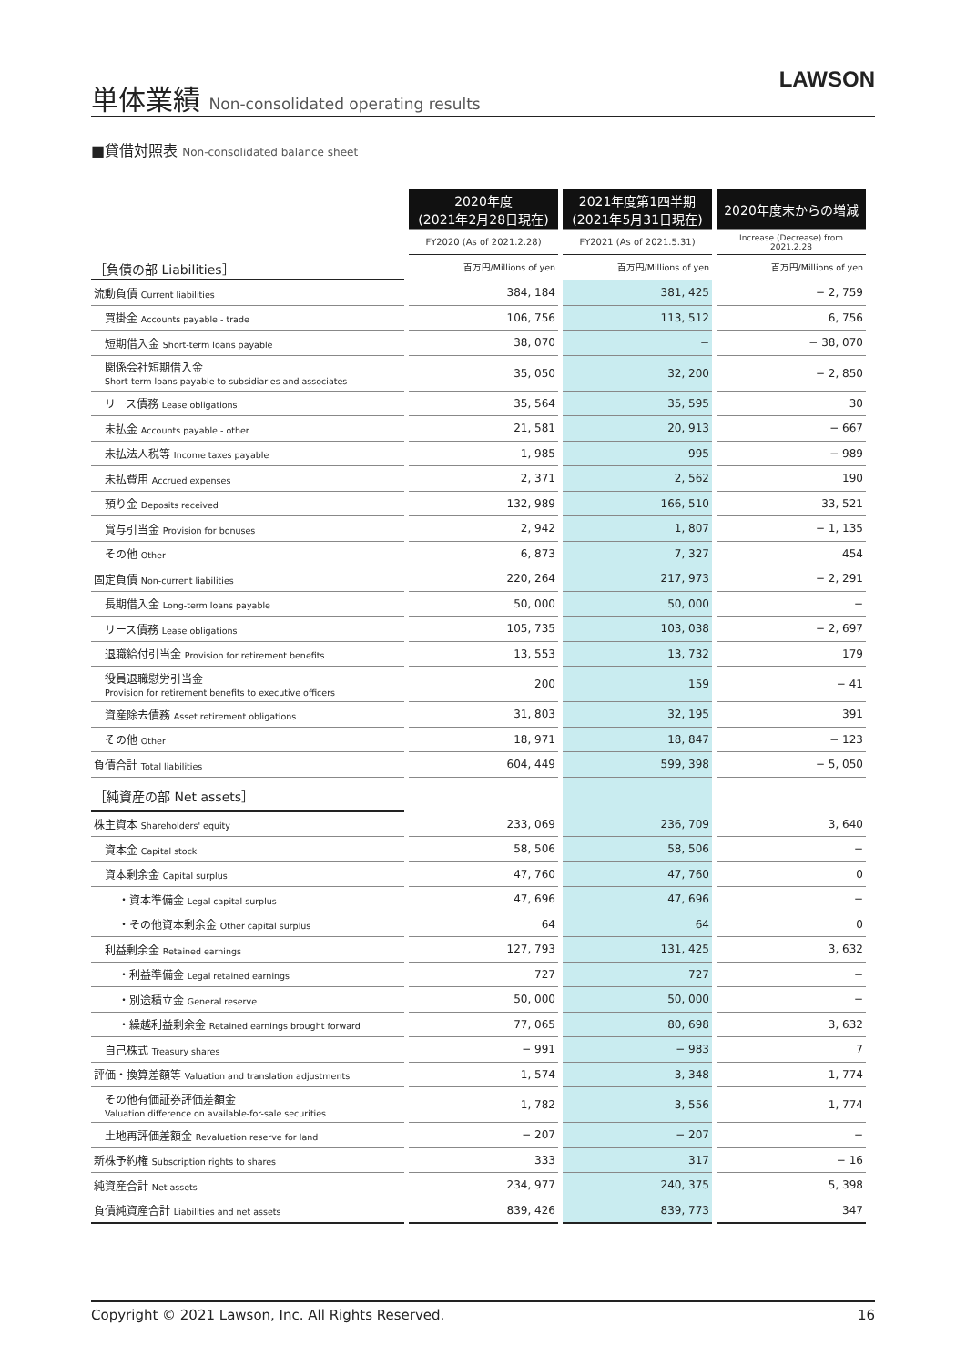単体業績 Non-consolidated operating results
LAWSON
■貸借対照表 Non-consolidated balance sheet
| | 2020年度 (2021年2月28日現在) | 2021年度第1四半期 (2021年5月31日現在) | 2020年度末からの増減 |
| --- | --- | --- | --- |
| | FY2020 (As of 2021.2.28) | FY2021 (As of 2021.5.31) | Increase (Decrease) from 2021.2.28 |
| ［負債の部 Liabilities］ | 百万円/Millions of yen | 百万円/Millions of yen | 百万円/Millions of yen |
| 流動負債 Current liabilities | 384, 184 | 381, 425 | − 2, 759 |
| 買掛金 Accounts payable - trade | 106, 756 | 113, 512 | 6, 756 |
| 短期借入金 Short-term loans payable | 38, 070 | − | − 38, 070 |
| 関係会社短期借入金 Short-term loans payable to subsidiaries and associates | 35, 050 | 32, 200 | − 2, 850 |
| リース債務 Lease obligations | 35, 564 | 35, 595 | 30 |
| 未払金 Accounts payable - other | 21, 581 | 20, 913 | − 667 |
| 未払法人税等 Income taxes payable | 1, 985 | 995 | − 989 |
| 未払費用 Accrued expenses | 2, 371 | 2, 562 | 190 |
| 預り金 Deposits received | 132, 989 | 166, 510 | 33, 521 |
| 賞与引当金 Provision for bonuses | 2, 942 | 1, 807 | − 1, 135 |
| その他 Other | 6, 873 | 7, 327 | 454 |
| 固定負債 Non-current liabilities | 220, 264 | 217, 973 | − 2, 291 |
| 長期借入金 Long-term loans payable | 50, 000 | 50, 000 | − |
| リース債務 Lease obligations | 105, 735 | 103, 038 | − 2, 697 |
| 退職給付引当金 Provision for retirement benefits | 13, 553 | 13, 732 | 179 |
| 役員退職慰労引当金 Provision for retirement benefits to executive officers | 200 | 159 | − 41 |
| 資産除去債務 Asset retirement obligations | 31, 803 | 32, 195 | 391 |
| その他 Other | 18, 971 | 18, 847 | − 123 |
| 負債合計 Total liabilities | 604, 449 | 599, 398 | − 5, 050 |
| ［純資産の部 Net assets］ | | | |
| 株主資本 Shareholders' equity | 233, 069 | 236, 709 | 3, 640 |
| 資本金 Capital stock | 58, 506 | 58, 506 | − |
| 資本剰余金 Capital surplus | 47, 760 | 47, 760 | 0 |
| ・資本準備金 Legal capital surplus | 47, 696 | 47, 696 | − |
| ・その他資本剰余金 Other capital surplus | 64 | 64 | 0 |
| 利益剰余金 Retained earnings | 127, 793 | 131, 425 | 3, 632 |
| ・利益準備金 Legal retained earnings | 727 | 727 | − |
| ・別途積立金 General reserve | 50, 000 | 50, 000 | − |
| ・繰越利益剰余金 Retained earnings brought forward | 77, 065 | 80, 698 | 3, 632 |
| 自己株式 Treasury shares | − 991 | − 983 | 7 |
| 評価・換算差額等 Valuation and translation adjustments | 1, 574 | 3, 348 | 1, 774 |
| その他有価証券評価差額金 Valuation difference on available-for-sale securities | 1, 782 | 3, 556 | 1, 774 |
| 土地再評価差額金 Revaluation reserve for land | − 207 | − 207 | − |
| 新株予約権 Subscription rights to shares | 333 | 317 | − 16 |
| 純資産合計 Net assets | 234, 977 | 240, 375 | 5, 398 |
| 負債純資産合計 Liabilities and net assets | 839, 426 | 839, 773 | 347 |
Copyright © 2021 Lawson, Inc. All Rights Reserved. 16